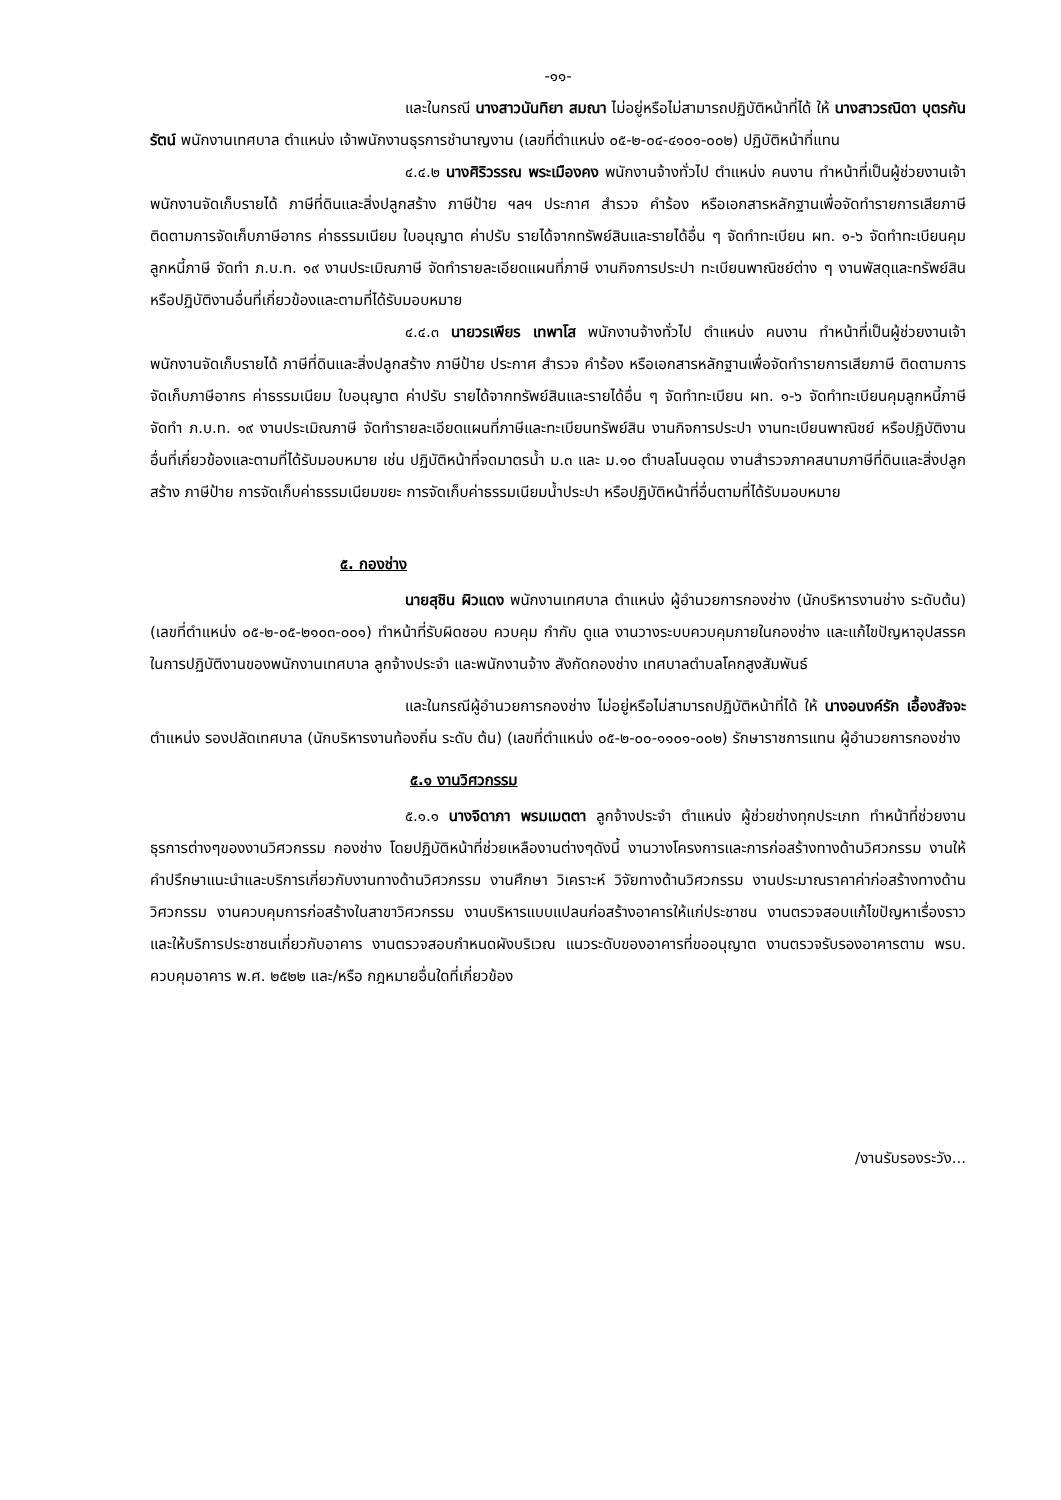-๑๑-
และในกรณี นางสาวนันทิยา สมณา ไม่อยู่หรือไม่สามารถปฏิบัติหน้าที่ได้ ให้ นางสาวรณิดา บุตรกันรัตน์ พนักงานเทศบาล ตำแหน่ง เจ้าพนักงานธุรการชำนาญงาน (เลขที่ตำแหน่ง ๐๕-๒-๐๔-๔๑๐๑-๐๐๒) ปฏิบัติหน้าที่แทน
๔.๔.๒ นางศิริวรรณ พระเมืองคง พนักงานจ้างทั่วไป ตำแหน่ง คนงาน ทำหน้าที่เป็นผู้ช่วยงานเจ้าพนักงานจัดเก็บรายได้ ภาษีที่ดินและสิ่งปลูกสร้าง ภาษีป้าย ฯลฯ ประกาศ สำรวจ คำร้อง หรือเอกสารหลักฐานเพื่อจัดทำรายการเสียภาษี ติดตามการจัดเก็บภาษีอากร ค่าธรรมเนียม ใบอนุญาต ค่าปรับ รายได้จากทรัพย์สินและรายได้อื่น ๆ จัดทำทะเบียน ผท. ๑-๖ จัดทำทะเบียนคุมลูกหนี้ภาษี จัดทำ ภ.บ.ท. ๑๙ งานประเมิณภาษี จัดทำรายละเอียดแผนที่ภาษี งานกิจการประปา ทะเบียนพาณิชย์ต่าง ๆ งานพัสดุและทรัพย์สิน หรือปฏิบัติงานอื่นที่เกี่ยวข้องและตามที่ได้รับมอบหมาย
๔.๔.๓ นายวรเพียร เทพาโส พนักงานจ้างทั่วไป ตำแหน่ง คนงาน ทำหน้าที่เป็นผู้ช่วยงานเจ้าพนักงานจัดเก็บรายได้ ภาษีที่ดินและสิ่งปลูกสร้าง ภาษีป้าย ประกาศ สำรวจ คำร้อง หรือเอกสารหลักฐานเพื่อจัดทำรายการเสียภาษี ติดตามการจัดเก็บภาษีอากร ค่าธรรมเนียม ใบอนุญาต ค่าปรับ รายได้จากทรัพย์สินและรายได้อื่น ๆ จัดทำทะเบียน ผท. ๑-๖ จัดทำทะเบียนคุมลูกหนี้ภาษี จัดทำ ภ.บ.ท. ๑๙ งานประเมิณภาษี จัดทำรายละเอียดแผนที่ภาษีและทะเบียนทรัพย์สิน งานกิจการประปา งานทะเบียนพาณิชย์ หรือปฏิบัติงานอื่นที่เกี่ยวข้องและตามที่ได้รับมอบหมาย เช่น ปฏิบัติหน้าที่จดมาตรน้ำ ม.๓ และ ม.๑๐ ตำบลโนนอุดม งานสำรวจภาคสนามภาษีที่ดินและสิ่งปลูกสร้าง ภาษีป้าย การจัดเก็บค่าธรรมเนียมขยะ การจัดเก็บค่าธรรมเนียมน้ำประปา หรือปฏิบัติหน้าที่อื่นตามที่ได้รับมอบหมาย
๕. กองช่าง
นายสุชิน ผิวแดง พนักงานเทศบาล ตำแหน่ง ผู้อำนวยการกองช่าง (นักบริหารงานช่าง ระดับต้น) (เลขที่ตำแหน่ง ๐๕-๒-๐๕-๒๑๐๓-๐๐๑) ทำหน้าที่รับผิดชอบ ควบคุม กำกับ ดูแล งานวางระบบควบคุมภายในกองช่าง และแก้ไขปัญหาอุปสรรคในการปฏิบัติงานของพนักงานเทศบาล ลูกจ้างประจำ และพนักงานจ้าง สังกัดกองช่าง เทศบาลตำบลโคกสูงสัมพันธ์
และในกรณีผู้อำนวยการกองช่าง ไม่อยู่หรือไม่สามารถปฏิบัติหน้าที่ได้ ให้ นางอนงค์รัก เอื้องสัจจะ ตำแหน่ง รองปลัดเทศบาล (นักบริหารงานท้องถิ่น ระดับ ต้น) (เลขที่ตำแหน่ง ๐๕-๒-๐๐-๑๑๐๑-๐๐๒) รักษาราชการแทน ผู้อำนวยการกองช่าง
๕.๑ งานวิศวกรรม
๕.๑.๑ นางจิดาภา พรมเมตตา ลูกจ้างประจำ ตำแหน่ง ผู้ช่วยช่างทุกประเภท ทำหน้าที่ช่วยงานธุรการต่างๆของงานวิศวกรรม กองช่าง โดยปฏิบัติหน้าที่ช่วยเหลืองานต่างๆดังนี้ งานวางโครงการและการก่อสร้างทางด้านวิศวกรรม งานให้คำปรึกษาแนะนำและบริการเกี่ยวกับงานทางด้านวิศวกรรม งานศึกษา วิเคราะห์ วิจัยทางด้านวิศวกรรม งานประมาณราคาค่าก่อสร้างทางด้านวิศวกรรม งานควบคุมการก่อสร้างในสาขาวิศวกรรม งานบริหารแบบแปลนก่อสร้างอาคารให้แก่ประชาชน งานตรวจสอบแก้ไขปัญหาเรื่องราวและให้บริการประชาชนเกี่ยวกับอาคาร งานตรวจสอบกำหนดผังบริเวณ แนวระดับของอาคารที่ขออนุญาต งานตรวจรับรองอาคารตาม พรบ. ควบคุมอาคาร พ.ศ. ๒๕๒๒ และ/หรือ กฎหมายอื่นใดที่เกี่ยวข้อง
/งานรับรองระวัง...